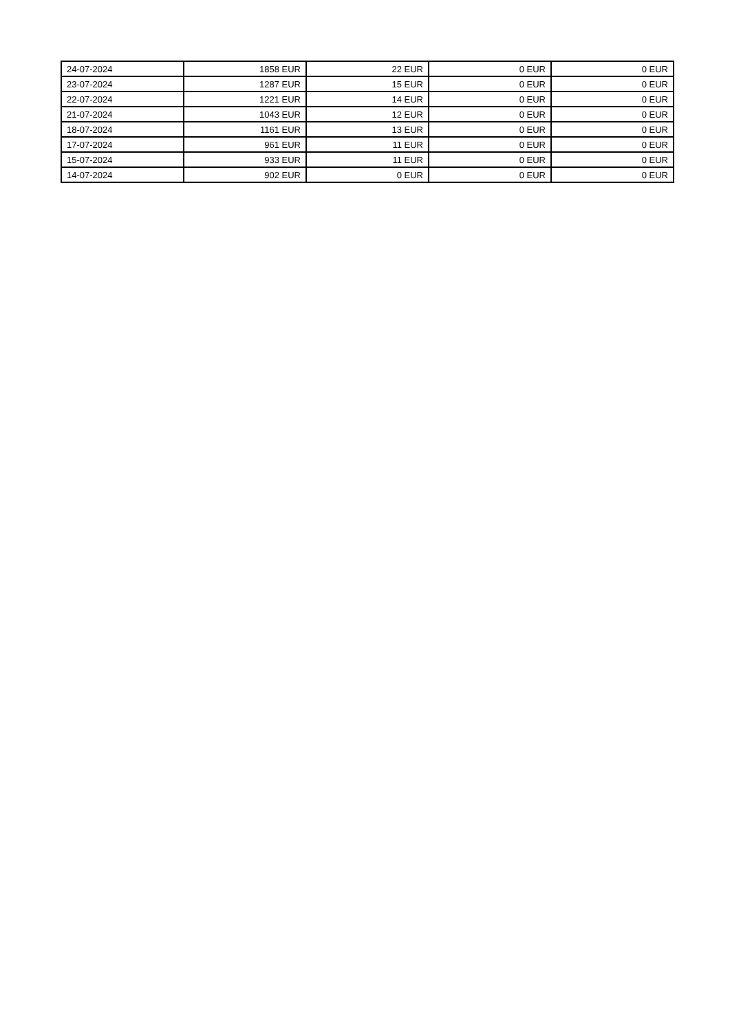| 24-07-2024 | 1858 EUR | 22 EUR | 0 EUR | 0 EUR |
| 23-07-2024 | 1287 EUR | 15 EUR | 0 EUR | 0 EUR |
| 22-07-2024 | 1221 EUR | 14 EUR | 0 EUR | 0 EUR |
| 21-07-2024 | 1043 EUR | 12 EUR | 0 EUR | 0 EUR |
| 18-07-2024 | 1161 EUR | 13 EUR | 0 EUR | 0 EUR |
| 17-07-2024 | 961 EUR | 11 EUR | 0 EUR | 0 EUR |
| 15-07-2024 | 933 EUR | 11 EUR | 0 EUR | 0 EUR |
| 14-07-2024 | 902 EUR | 0 EUR | 0 EUR | 0 EUR |